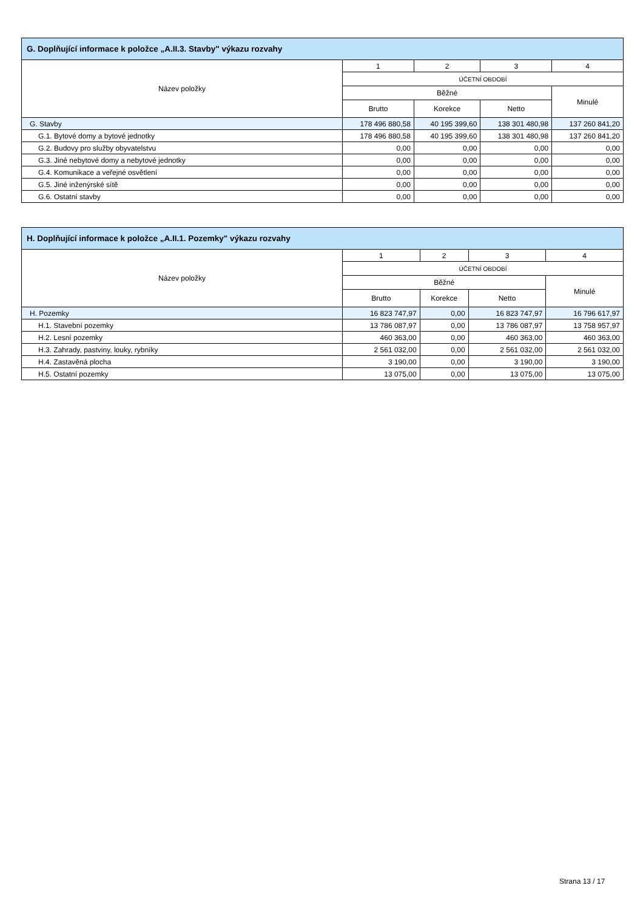| G. Doplňující informace k položce „A.II.3. Stavby" výkazu rozvahy | | | | |
| --- | --- | --- | --- | --- |
| Název položky | 1 | 2 | 3 | 4 |
| | ÚČETNÍ OBDOBÍ | | | |
| | Běžné | | | Minulé |
| | Brutto | Korekce | Netto | |
| G. Stavby | 178 496 880,58 | 40 195 399,60 | 138 301 480,98 | 137 260 841,20 |
| G.1. Bytové domy a bytové jednotky | 178 496 880,58 | 40 195 399,60 | 138 301 480,98 | 137 260 841,20 |
| G.2. Budovy pro služby obyvatelstvu | 0,00 | 0,00 | 0,00 | 0,00 |
| G.3. Jiné nebytové domy a nebytové jednotky | 0,00 | 0,00 | 0,00 | 0,00 |
| G.4. Komunikace a veřejné osvětlení | 0,00 | 0,00 | 0,00 | 0,00 |
| G.5. Jiné inženýrské sítě | 0,00 | 0,00 | 0,00 | 0,00 |
| G.6. Ostatní stavby | 0,00 | 0,00 | 0,00 | 0,00 |
| H. Doplňující informace k položce „A.II.1. Pozemky" výkazu rozvahy | | | | |
| --- | --- | --- | --- | --- |
| Název položky | 1 | 2 | 3 | 4 |
| | ÚČETNÍ OBDOBÍ | | | |
| | Běžné | | | Minulé |
| | Brutto | Korekce | Netto | |
| H. Pozemky | 16 823 747,97 | 0,00 | 16 823 747,97 | 16 796 617,97 |
| H.1. Stavební pozemky | 13 786 087,97 | 0,00 | 13 786 087,97 | 13 758 957,97 |
| H.2. Lesní pozemky | 460 363,00 | 0,00 | 460 363,00 | 460 363,00 |
| H.3. Zahrady, pastviny, louky, rybníky | 2 561 032,00 | 0,00 | 2 561 032,00 | 2 561 032,00 |
| H.4. Zastavěná plocha | 3 190,00 | 0,00 | 3 190,00 | 3 190,00 |
| H.5. Ostatní pozemky | 13 075,00 | 0,00 | 13 075,00 | 13 075,00 |
Strana 13 / 17